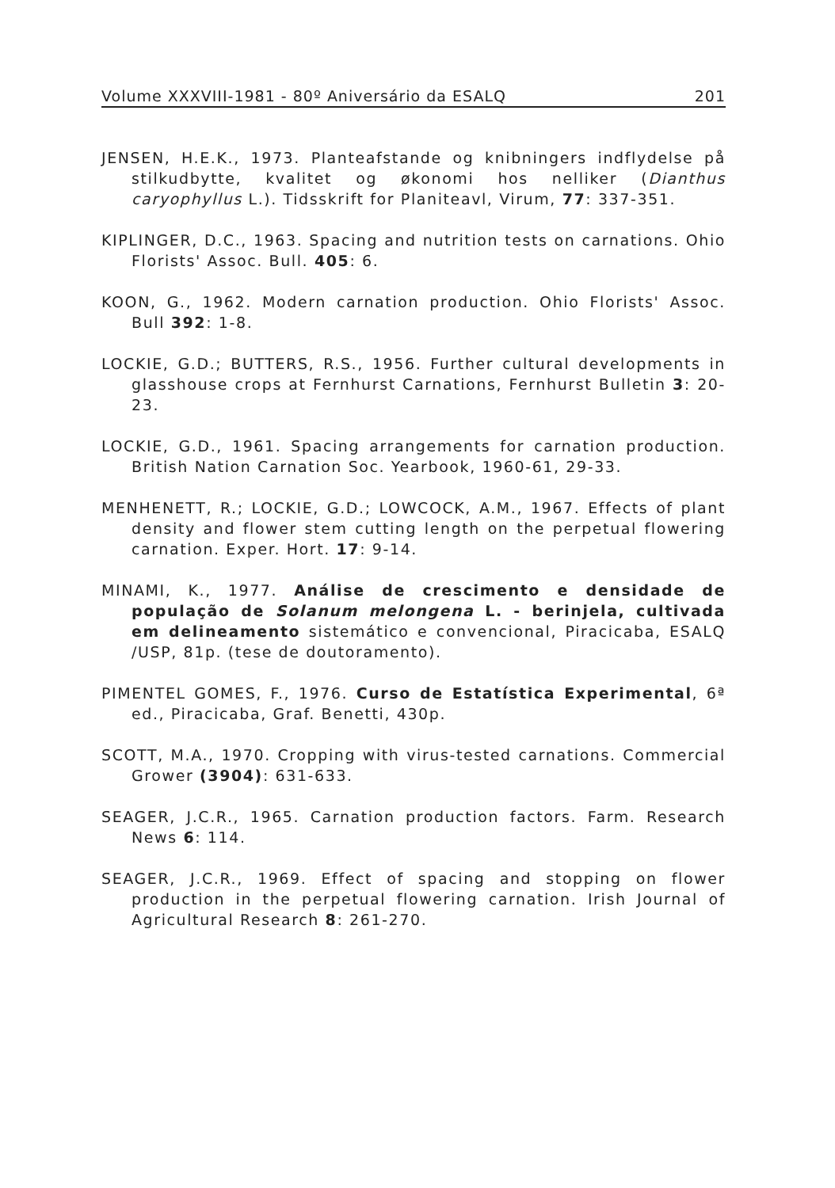Volume XXXVIII-1981 - 80º Aniversário da ESALQ 201
JENSEN, H.E.K., 1973. Planteafstande og knibningers indflydelse på stilkudbytte, kvalitet og økonomi hos nelliker (Dianthus caryophyllus L.). Tidsskrift for Planiteavl, Virum, 77: 337-351.
KIPLINGER, D.C., 1963. Spacing and nutrition tests on carnations. Ohio Florists' Assoc. Bull. 405: 6.
KOON, G., 1962. Modern carnation production. Ohio Florists' Assoc. Bull 392: 1-8.
LOCKIE, G.D.; BUTTERS, R.S., 1956. Further cultural developments in glasshouse crops at Fernhurst Carnations, Fernhurst Bulletin 3: 20-23.
LOCKIE, G.D., 1961. Spacing arrangements for carnation production. British Nation Carnation Soc. Yearbook, 1960-61, 29-33.
MENHENETT, R.; LOCKIE, G.D.; LOWCOCK, A.M., 1967. Effects of plant density and flower stem cutting length on the perpetual flowering carnation. Exper. Hort. 17: 9-14.
MINAMI, K., 1977. Análise de crescimento e densidade de população de Solanum melongena L. - berinjela, cultivada em delineamento sistemático e convencional, Piracicaba, ESALQ /USP, 81p. (tese de doutoramento).
PIMENTEL GOMES, F., 1976. Curso de Estatística Experimental, 6ª ed., Piracicaba, Graf. Benetti, 430p.
SCOTT, M.A., 1970. Cropping with virus-tested carnations. Commercial Grower (3904): 631-633.
SEAGER, J.C.R., 1965. Carnation production factors. Farm. Research News 6: 114.
SEAGER, J.C.R., 1969. Effect of spacing and stopping on flower production in the perpetual flowering carnation. Irish Journal of Agricultural Research 8: 261-270.